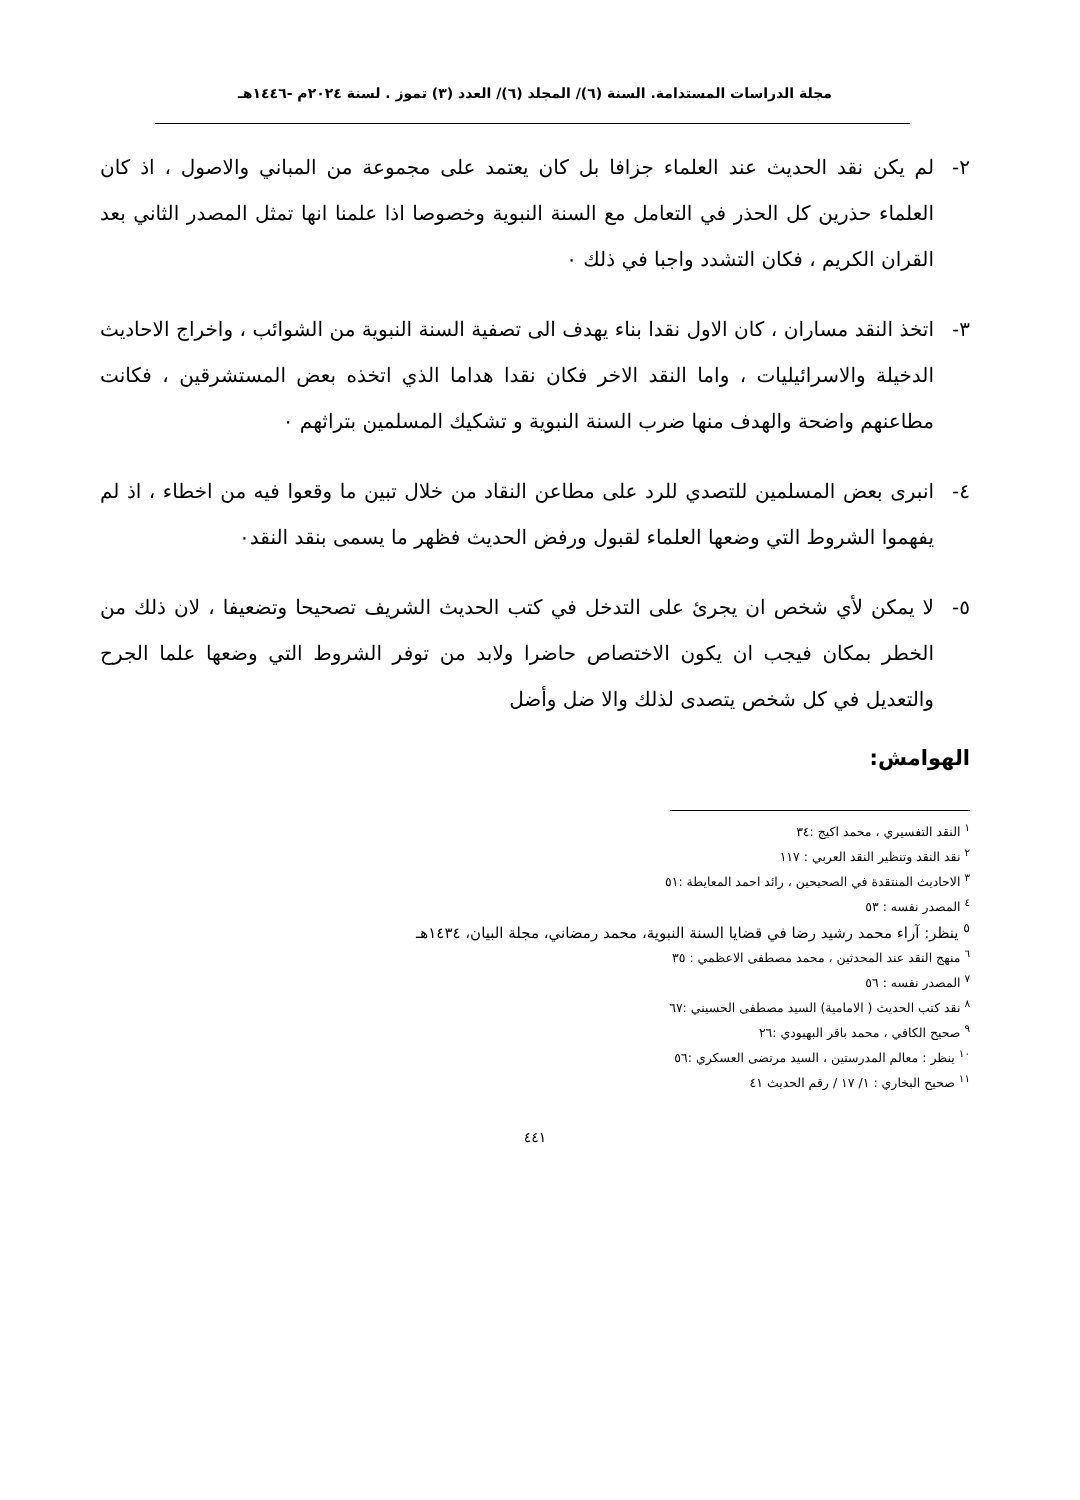مجلة الدراسات المستدامة. السنة (٦)/ المجلد (٦)/ العدد (٣) تموز . لسنة ٢٠٢٤م -١٤٤٦هـ
٢- لم يكن نقد الحديث عند العلماء جزافا بل كان يعتمد على مجموعة من المباني والاصول ، اذ كان العلماء حذرين كل الحذر في التعامل مع السنة النبوية وخصوصا اذا علمنا انها تمثل المصدر الثاني بعد القران الكريم ، فكان التشدد واجبا في ذلك ٠
٣- اتخذ النقد مساران ، كان الاول نقدا بناء يهدف الى تصفية السنة النبوية من الشوائب ، واخراج الاحاديث الدخيلة والاسرائيليات ، واما النقد الاخر فكان نقدا هداما الذي اتخذه بعض المستشرقين ، فكانت مطاعنهم واضحة والهدف منها ضرب السنة النبوية و تشكيك المسلمين بتراثهم ٠
٤- انبرى بعض المسلمين للتصدي للرد على مطاعن النقاد من خلال تبين ما وقعوا فيه من اخطاء ، اذ لم يفهموا الشروط التي وضعها العلماء لقبول ورفض الحديث فظهر ما يسمى بنقد النقد٠
٥- لا يمكن لأي شخص ان يجرئ على التدخل في كتب الحديث الشريف تصحيحا وتضعيفا ، لان ذلك من الخطر بمكان فيجب ان يكون الاختصاص حاضرا ولابد من توفر الشروط التي وضعها علما الجرح والتعديل في كل شخص يتصدى لذلك والا ضل وأضل
الهوامش:
<sup>١</sup> النقد التفسيري ، محمد اكيج :٣٤
<sup>٢</sup> نقد النقد وتنظير النقد العربي : ١١٧
<sup>٣</sup> الاحاديث المنتقدة في الصحيحين ، رائد احمد المعايطة :٥١
<sup>٤</sup> المصدر نفسه : ٥٣
<sup>٥</sup> ينظر: آراء محمد رشيد رضا في قضايا السنة النبوية، محمد رمضاني، مجلة البيان، ١٤٣٤هـ
<sup>٦</sup> منهج النقد عند المحدثين ، محمد مصطفى الاعظمي : ٣٥
<sup>٧</sup> المصدر نفسه : ٥٦
<sup>٨</sup> نقد كتب الحديث ( الامامية) السيد مصطفى الحسيني :٦٧
<sup>٩</sup> صحيح الكافي ، محمد باقر البهبودي :٢٦
<sup>١٠</sup> ينظر : معالم المدرستين ، السيد مرتضى العسكري :٥٦
<sup>١١</sup> صحيح البخاري : ١/ ١٧ / رقم الحديث ٤١
٤٤١